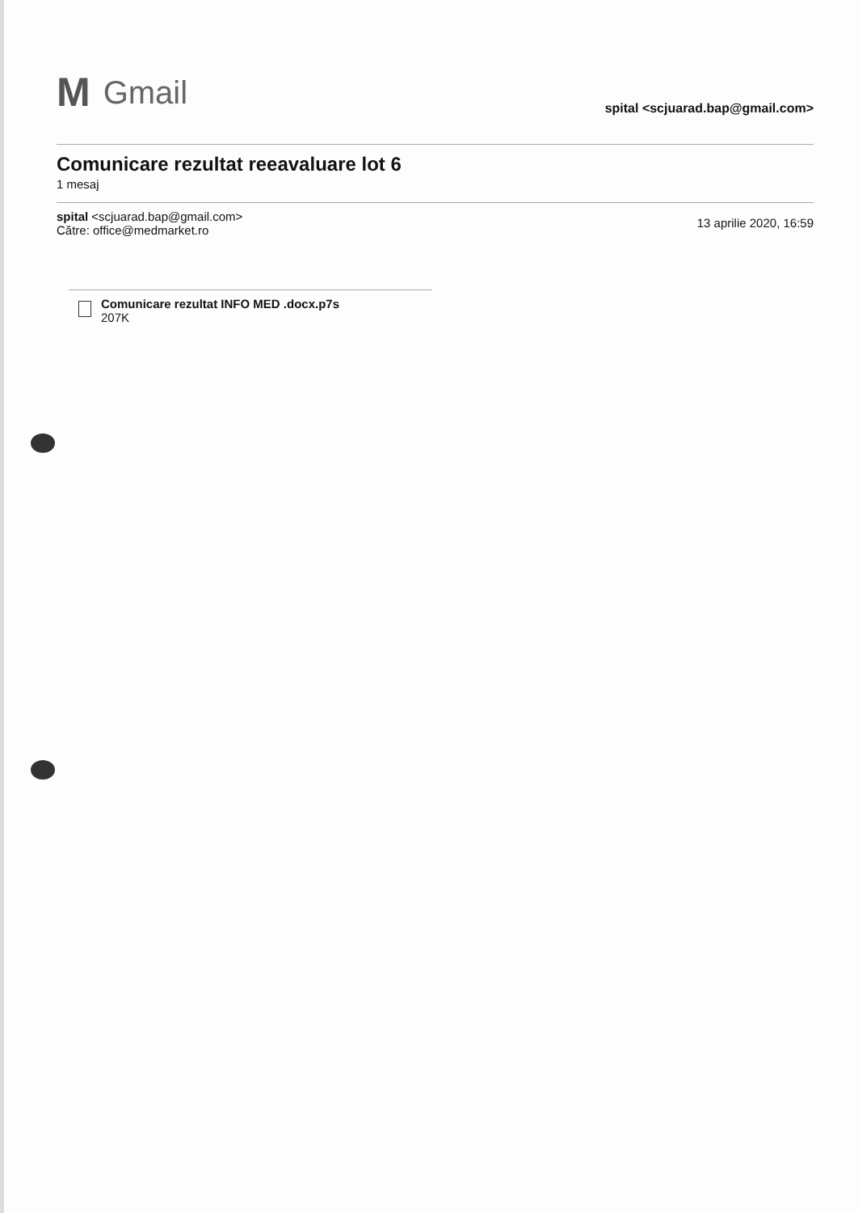M Gmail
spital <scjuarad.bap@gmail.com>
Comunicare rezultat reeavaluare lot 6
1 mesaj
spital <scjuarad.bap@gmail.com>
Către: office@medmarket.ro
13 aprilie 2020, 16:59
Comunicare rezultat INFO MED .docx.p7s
207K